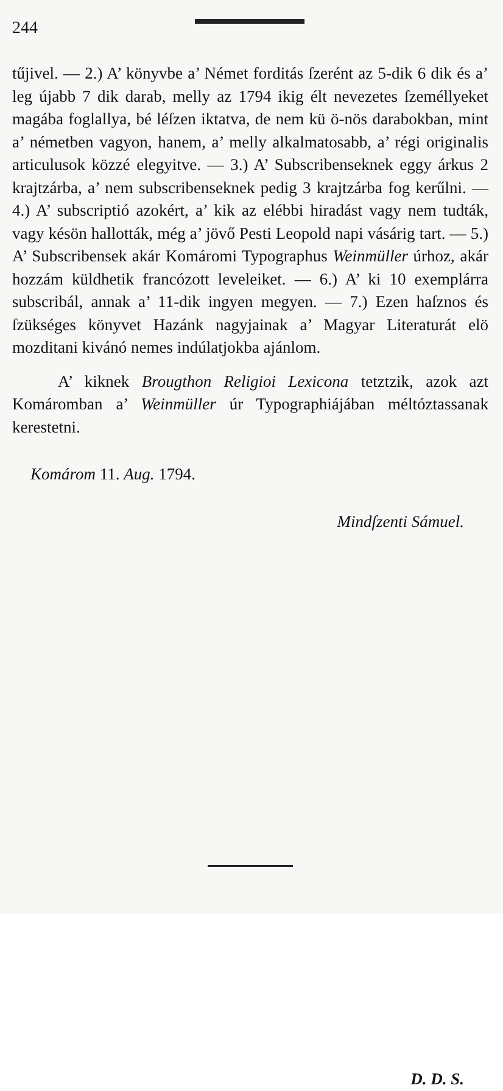244
tűjivel. — 2.) A’ könyvbe a’ Német forditás ſzerént az 5-dik 6 dik és a’ leg újabb 7 dik darab, melly az 1794 ikig élt nevezetes ſzeméllyeket magába foglallya, bé léſzen iktatva, de nem kü ö-nös darabokban, mint a’ németben vagyon, hanem, a’ melly alkalmatosabb, a’ régi originalis articulusok közzé elegyitve. — 3.) A’ Subscribenseknek eggy árkus 2 krajtzárba, a’ nem subscribenseknek pedig 3 krajtzárba fog kerűlni. — 4.) A’ subscriptió azokért, a’ kik az elébbi hiradást vagy nem tudták, vagy késön hallották, még a’ jövő Pesti Leopold napi vásárig tart. — 5.) A’ Subscribensek akár Komáromi Typographus Weinmüller úrhoz, akár hozzám küldhetik francózott leveleiket. — 6.) A’ ki 10 exemplárra subscribál, annak a’ 11-dik ingyen megyen. — 7.) Ezen haſznos és ſzükséges könyvet Hazánk nagyjainak a’ Magyar Literaturát elö mozditani kivánó nemes indúlatjokba ajánlom.
A’ kiknek Brougthon Religioi Lexicona tetztzik, azok azt Komáromban a’ Weinmüller úr Typographiájában méltóztassanak kerestetni.
Komárom 11. Aug. 1794.
Mindſzenti Sámuel.
D. D. S.